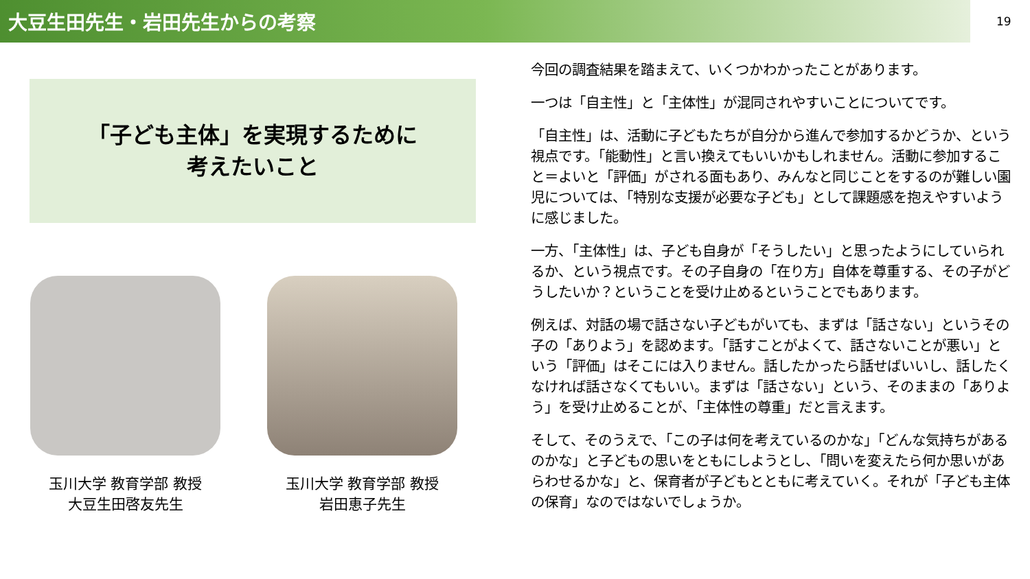大豆生田先生・岩田先生からの考察
19
「子ども主体」を実現するために
考えたいこと
玉川大学 教育学部 教授
大豆生田啓友先生
玉川大学 教育学部 教授
岩田恵子先生
今回の調査結果を踏まえて、いくつかわかったことがあります。
一つは「自主性」と「主体性」が混同されやすいことについてです。
「自主性」は、活動に子どもたちが自分から進んで参加するかどうか、という視点です。「能動性」と言い換えてもいいかもしれません。活動に参加すること＝よいと「評価」がされる面もあり、みんなと同じことをするのが難しい園児については、「特別な支援が必要な子ども」として課題感を抱えやすいように感じました。
一方、「主体性」は、子ども自身が「そうしたい」と思ったようにしていられるか、という視点です。その子自身の「在り方」自体を尊重する、その子がどうしたいか？ということを受け止めるということでもあります。
例えば、対話の場で話さない子どもがいても、まずは「話さない」というその子の「ありよう」を認めます。「話すことがよくて、話さないことが悪い」という「評価」はそこには入りません。話したかったら話せばいいし、話したくなければ話さなくてもいい。まずは「話さない」という、そのままの「ありよう」を受け止めることが、「主体性の尊重」だと言えます。
そして、そのうえで、「この子は何を考えているのかな」「どんな気持ちがあるのかな」と子どもの思いをともにしようとし、「問いを変えたら何か思いがあらわせるかな」と、保育者が子どもとともに考えていく。それが「子ども主体の保育」なのではないでしょうか。